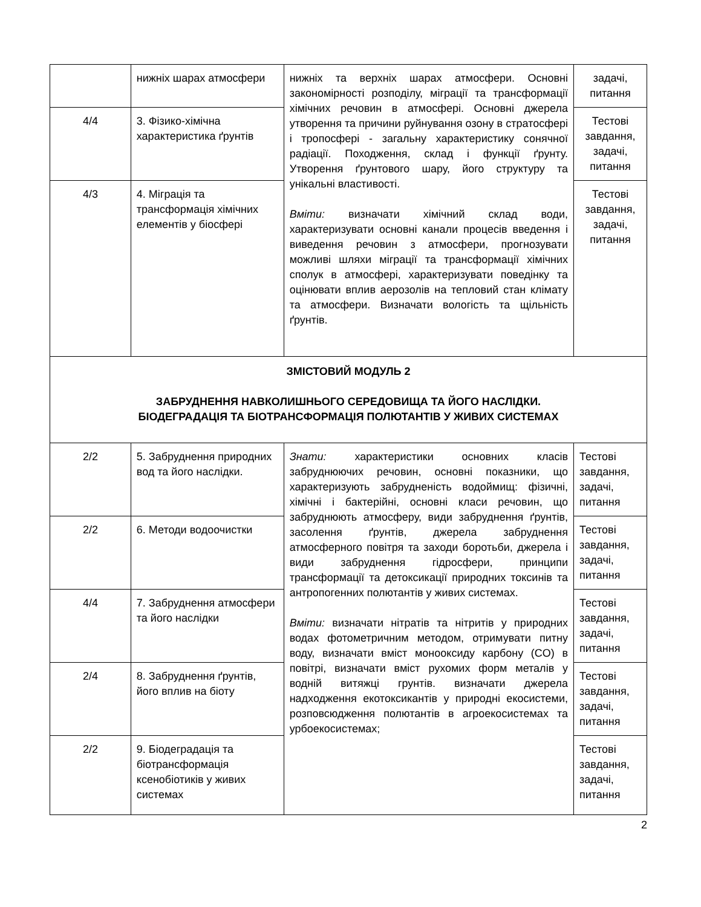| | нижніх шарах атмосфери | нижніх та верхніх шарах атмосфери. Основні закономірності розподілу, міграції та трансформації хімічних речовин в атмосфері. Основні джерела утворення та причини руйнування озону в стратосфері і тропосфері - загальну характеристику сонячної радіації. Походження, склад і функції ґрунту. Утворення ґрунтового шару, його структуру та унікальні властивості. Вміти: визначати хімічний склад води, характеризувати основні канали процесів введення і виведення речовин з атмосфери, прогнозувати можливі шляхи міграції та трансформації хімічних сполук в атмосфері, характеризувати поведінку та оцінювати вплив аерозолів на тепловий стан клімату та атмосфери. Визначати вологість та щільність ґрунтів. | задачі, питання |
| 4/4 | 3. Фізико-хімічна характеристика ґрунтів | | Тестові завдання, задачі, питання |
| 4/3 | 4. Міграція та трансформація хімічних елементів у біосфері | | Тестові завдання, задачі, питання |
| ЗМІСТОВИЙ МОДУЛЬ 2 ЗАБРУДНЕННЯ НАВКОЛИШНЬОГО СЕРЕДОВИЩА ТА ЙОГО НАСЛІДКИ. БІОДЕГРАДАЦІЯ ТА БІОТРАНСФОРМАЦІЯ ПОЛЮТАНТІВ У ЖИВИХ СИСТЕМАХ | | | |
| 2/2 | 5. Забруднення природних вод та його наслідки. | Знати: характеристики основних класів забруднюючих речовин, основні показники, що характеризують забрудненість водоймищ: фізичні, хімічні і бактерійні, основні класи речовин, що забруднюють атмосферу, види забруднення ґрунтів, засолення ґрунтів, джерела забруднення атмосферного повітря та заходи боротьби, джерела і види забруднення гідросфери, принципи трансформації та детоксикації природних токсинів та антропогенних полютантів у живих системах. Вміти: визначати нітратів та нітритів у природних водах фотометричним методом, отримувати питну воду, визначати вміст монооксиду карбону (CO) в повітрі, визначати вміст рухомих форм металів у водній витяжці грунтів. визначати джерела надходження екотоксикантів у природні екосистеми, розповсюдження полютантів в агроекосистемах та урбоекосистемах; | Тестові завдання, задачі, питання |
| 2/2 | 6. Методи водоочистки | | Тестові завдання, задачі, питання |
| 4/4 | 7. Забруднення атмосфери та його наслідки | | Тестові завдання, задачі, питання |
| 2/4 | 8. Забруднення ґрунтів, його вплив на біоту | | Тестові завдання, задачі, питання |
| 2/2 | 9. Біодеградація та біотрансформація ксенобіотиків у живих системах | | Тестові завдання, задачі, питання |
2